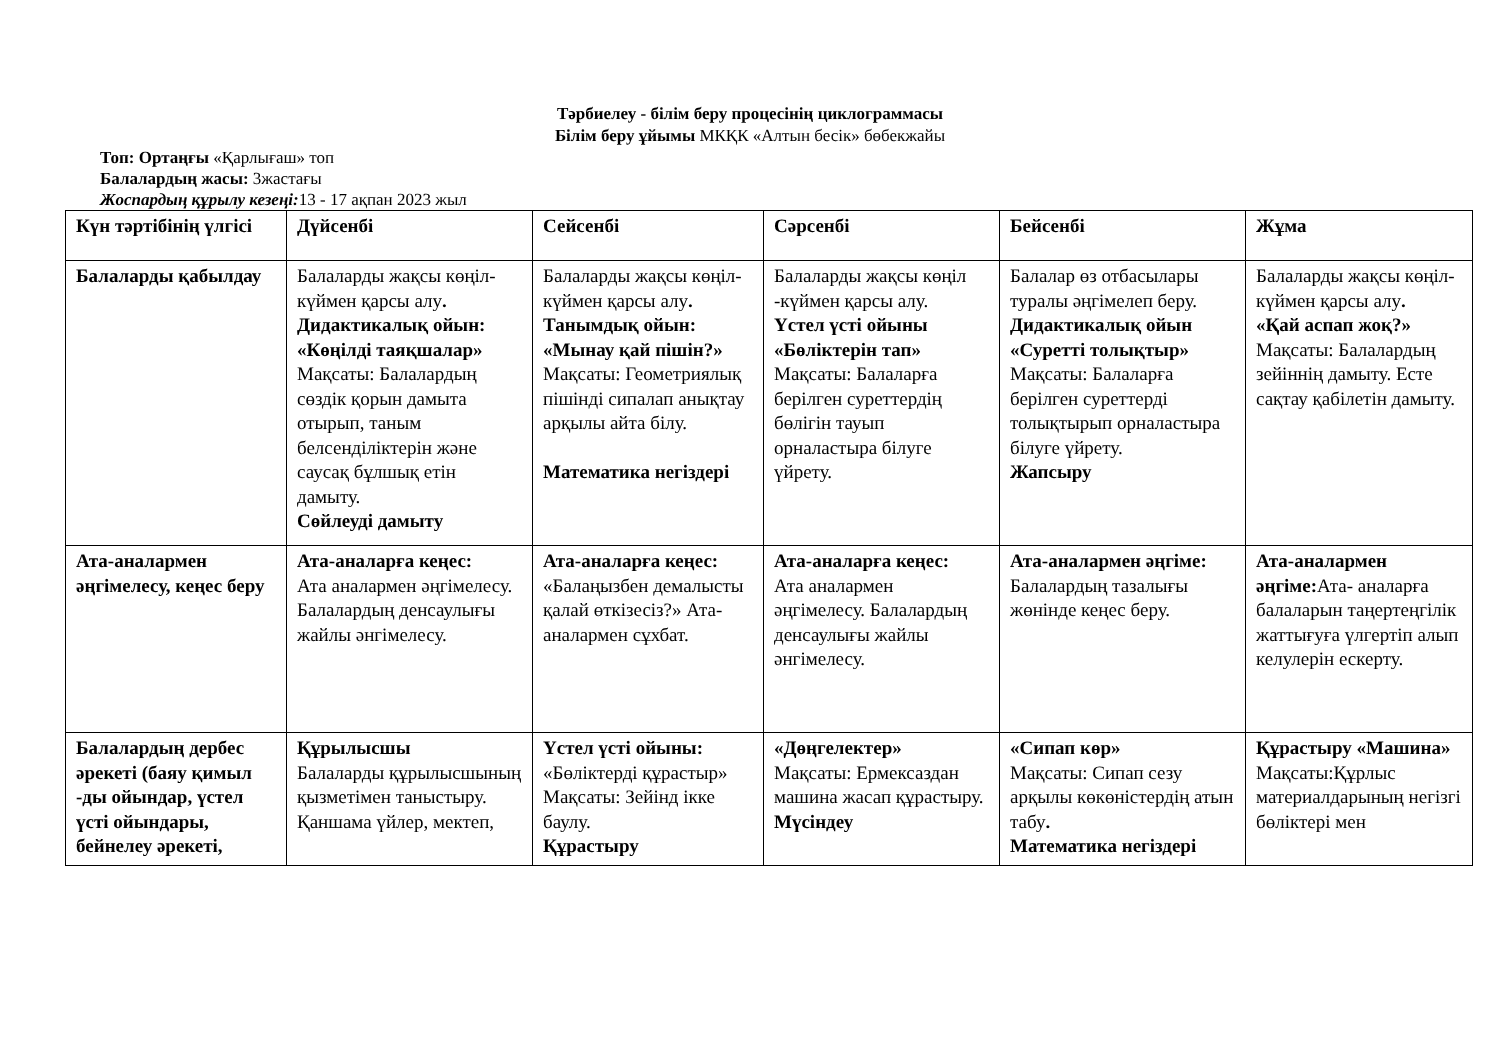Тәрбиелеу - білім беру процесінің циклограммасы
Білім беру ұйымы МКҚК «Алтын бесік» бөбекжайы
Топ: Ортаңғы «Қарлығаш» топ
Балалардың жасы: 3жастағы
Жоспардың құрылу кезеңі: 13 - 17 ақпан 2023 жыл
| Күн тәртібінің үлгісі | Дүйсенбі | Сейсенбі | Сәрсенбі | Бейсенбі | Жұма |
| --- | --- | --- | --- | --- | --- |
| Балаларды қабылдау | Балаларды жақсы көңіл-күймен қарсы алу . Дидактикалық ойын: «Көңілді таяқшалар» Мақсаты: Балалардың сөздік қорын дамыта отырып, таным белсенділіктерін және саусақ бұлшық етін дамыту. Сөйлеуді дамыту | Балаларды жақсы көңіл- күймен қарсы алу . Танымдық ойын: «Мынау қай пішін?» Мақсаты: Геометриялық пішінді сипалап анықтау арқылы айта білу. Математика негіздері | Балаларды жақсы көңіл -күймен қарсы алу. Үстел үсті ойыны «Бөліктерін тап» Мақсаты: Балаларға берілген суреттердің бөлігін тауып орналастыра білуге үйрету. | Балалар өз отбасылары туралы әңгімелеп беру. Дидактикалық ойын «Суретті толықтыр» Мақсаты: Балаларға берілген суреттерді толықтырып орналастыра білуге үйрету. Жапсыру | Балаларды жақсы көңіл- күймен қарсы алу . «Қай аспап жоқ?» Мақсаты: Балалардың зейіннің дамыту. Есте сақтау қабілетін дамыту. |
| Ата-аналармен әңгімелесу, кеңес беру | Ата-аналарға кеңес: Ата аналармен әңгімелесу. Балалардың денсаулығы жайлы әнгімелесу. | Ата-аналарға кеңес: «Балаңызбен демалысты қалай өткізесіз?» Ата-аналармен сұхбат. | Ата-аналарға кеңес: Ата аналармен әңгімелесу. Балалардың денсаулығы жайлы әнгімелесу. | Ата-аналармен әңгіме: Балалардың тазалығы жөнінде кеңес беру. | Ата-аналармен әңгіме: Ата- аналарға балаларын таңертеңгілік жаттығуға үлгертіп алып келулерін ескерту. |
| Балалардың дербес әрекеті (баяу қимыл -ды ойындар, үстел үсті ойындары, бейнелеу әрекеті, | Құрылысшы Балаларды құрылысшының қызметімен таныстыру. Қаншама үйлер, мектеп, | Үстел үсті ойыны: «Бөліктерді құрастыр» Мақсаты: Зейінд ікке баулу. Құрастыру | «Дөңгелектер» Мақсаты: Ермексаздан машина жасап құрастыру. Мүсіндеу | «Сипап көр» Мақсаты: Сипап сезу арқылы көкөністердің атын табу . Математика негіздері | Құрастыру «Машина» Мақсаты:Құрлыс материалдарының негізгі бөліктері мен |